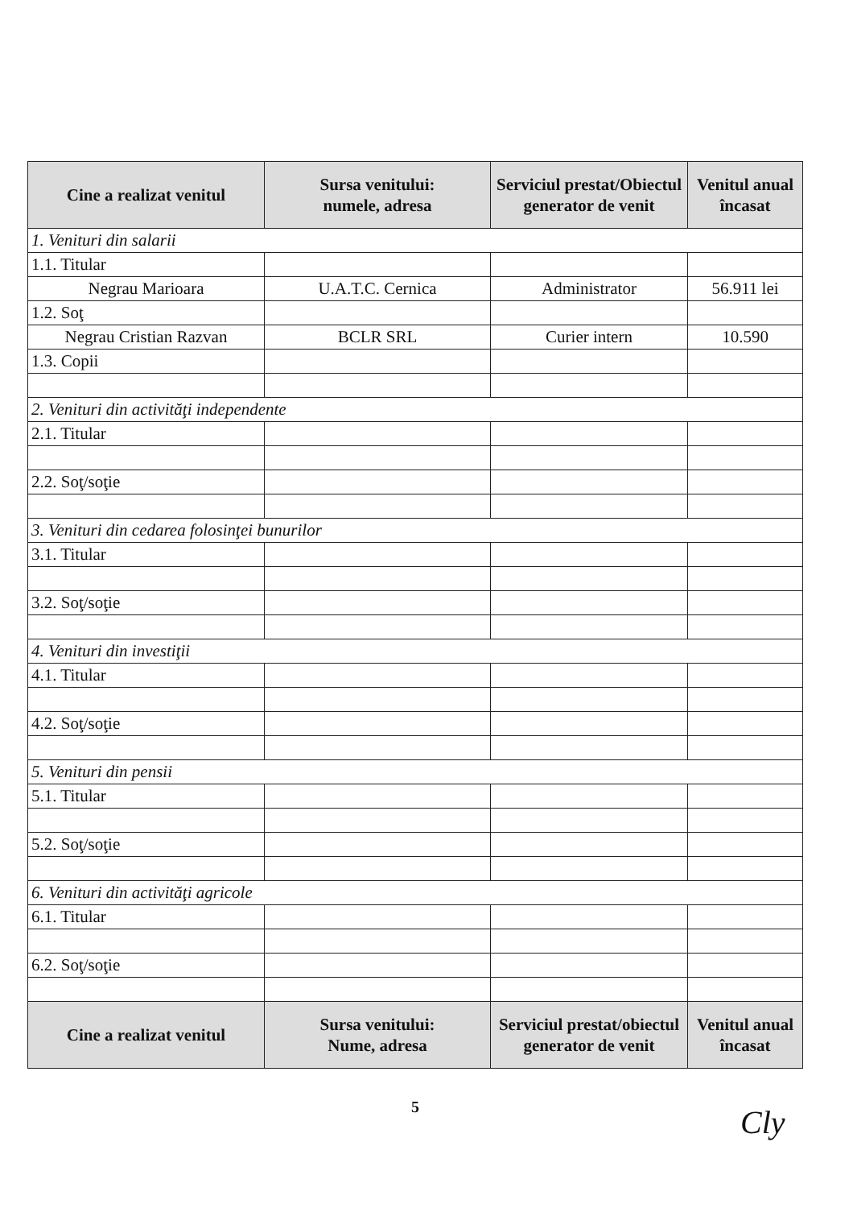| Cine a realizat venitul | Sursa venitului: numele, adresa | Serviciul prestat/Obiectul generator de venit | Venitul anual încasat |
| --- | --- | --- | --- |
| 1. Venituri din salarii | | | |
| 1.1. Titular | | | |
| Negrau Marioara | U.A.T.C. Cernica | Administrator | 56.911 lei |
| 1.2. Soţ | | | |
| Negrau Cristian Razvan | BCLR SRL | Curier intern | 10.590 |
| 1.3. Copii | | | |
| 2. Venituri din activităţi independente | | | |
| 2.1. Titular | | | |
| 2.2. Soţ/soţie | | | |
| 3. Venituri din cedarea folosinţei bunurilor | | | |
| 3.1. Titular | | | |
| 3.2. Soţ/soţie | | | |
| 4. Venituri din investiţii | | | |
| 4.1. Titular | | | |
| 4.2. Soţ/soţie | | | |
| 5. Venituri din pensii | | | |
| 5.1. Titular | | | |
| 5.2. Soţ/soţie | | | |
| 6. Venituri din activităţi agricole | | | |
| 6.1. Titular | | | |
| 6.2. Soţ/soţie | | | |
| Cine a realizat venitul | Sursa venitului: Nume, adresa | Serviciul prestat/obiectul generator de venit | Venitul anual încasat |
5
Cly